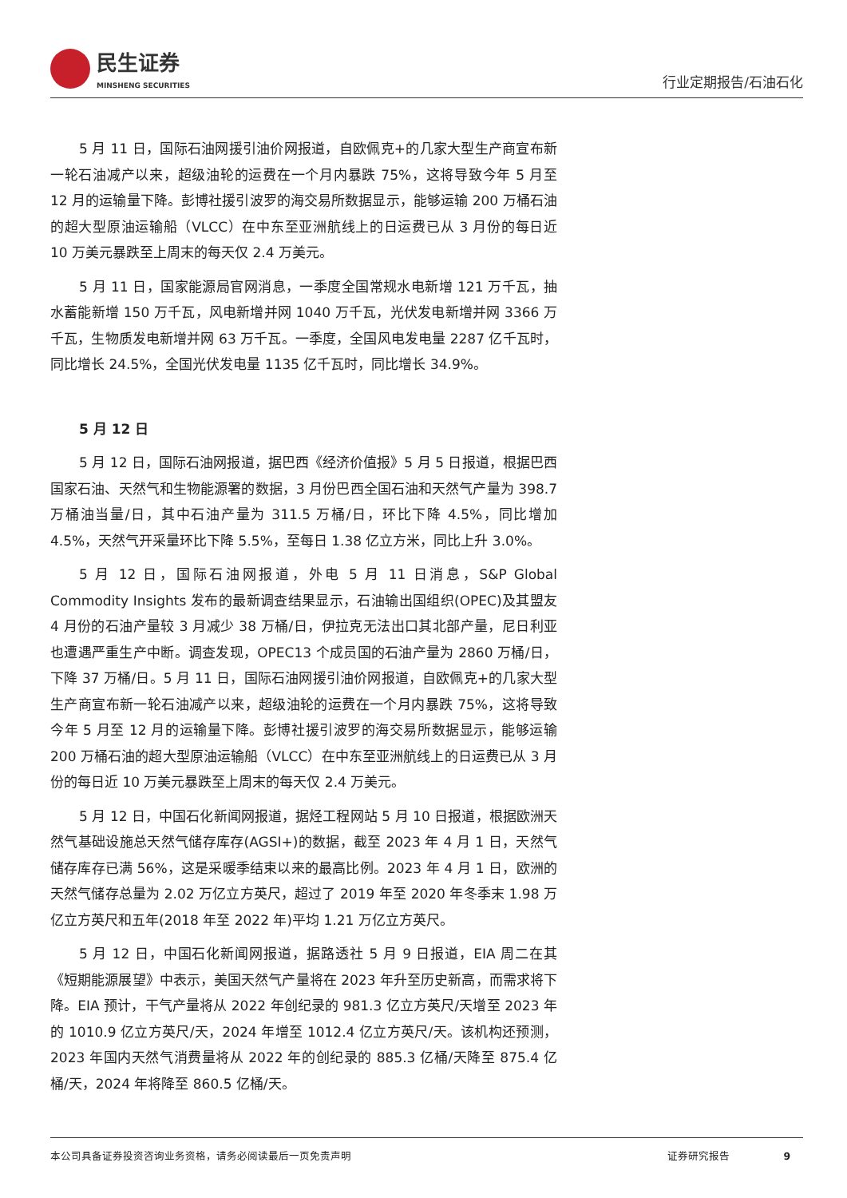民生证券
MINSHENG SECURITIES
行业定期报告/石油石化
5 月 11 日，国际石油网援引油价网报道，自欧佩克+的几家大型生产商宣布新一轮石油减产以来，超级油轮的运费在一个月内暴跌 75%，这将导致今年 5 月至 12 月的运输量下降。彭博社援引波罗的海交易所数据显示，能够运输 200 万桶石油的超大型原油运输船（VLCC）在中东至亚洲航线上的日运费已从 3 月份的每日近 10 万美元暴跌至上周末的每天仅 2.4 万美元。
5 月 11 日，国家能源局官网消息，一季度全国常规水电新增 121 万千瓦，抽水蓄能新增 150 万千瓦，风电新增并网 1040 万千瓦，光伏发电新增并网 3366 万千瓦，生物质发电新增并网 63 万千瓦。一季度，全国风电发电量 2287 亿千瓦时，同比增长 24.5%，全国光伏发电量 1135 亿千瓦时，同比增长 34.9%。
5 月 12 日
5 月 12 日，国际石油网报道，据巴西《经济价值报》5 月 5 日报道，根据巴西国家石油、天然气和生物能源署的数据，3 月份巴西全国石油和天然气产量为 398.7 万桶油当量/日，其中石油产量为 311.5 万桶/日，环比下降 4.5%，同比增加 4.5%，天然气开采量环比下降 5.5%，至每日 1.38 亿立方米，同比上升 3.0%。
5 月 12 日，国际石油网报道，外电 5 月 11 日消息，S&P Global Commodity Insights 发布的最新调查结果显示，石油输出国组织(OPEC)及其盟友 4 月份的石油产量较 3 月减少 38 万桶/日，伊拉克无法出口其北部产量，尼日利亚也遭遇严重生产中断。调查发现，OPEC13 个成员国的石油产量为 2860 万桶/日，下降 37 万桶/日。5 月 11 日，国际石油网援引油价网报道，自欧佩克+的几家大型生产商宣布新一轮石油减产以来，超级油轮的运费在一个月内暴跌 75%，这将导致今年 5 月至 12 月的运输量下降。彭博社援引波罗的海交易所数据显示，能够运输 200 万桶石油的超大型原油运输船（VLCC）在中东至亚洲航线上的日运费已从 3 月份的每日近 10 万美元暴跌至上周末的每天仅 2.4 万美元。
5 月 12 日，中国石化新闻网报道，据烃工程网站 5 月 10 日报道，根据欧洲天然气基础设施总天然气储存库存(AGSI+)的数据，截至 2023 年 4 月 1 日，天然气储存库存已满 56%，这是采暖季结束以来的最高比例。2023 年 4 月 1 日，欧洲的天然气储存总量为 2.02 万亿立方英尺，超过了 2019 年至 2020 年冬季末 1.98 万亿立方英尺和五年(2018 年至 2022 年)平均 1.21 万亿立方英尺。
5 月 12 日，中国石化新闻网报道，据路透社 5 月 9 日报道，EIA 周二在其《短期能源展望》中表示，美国天然气产量将在 2023 年升至历史新高，而需求将下降。EIA 预计，干气产量将从 2022 年创纪录的 981.3 亿立方英尺/天增至 2023 年的 1010.9 亿立方英尺/天，2024 年增至 1012.4 亿立方英尺/天。该机构还预测，2023 年国内天然气消费量将从 2022 年的创纪录的 885.3 亿桶/天降至 875.4 亿桶/天，2024 年将降至 860.5 亿桶/天。
本公司具备证券投资咨询业务资格，请务必阅读最后一页免责声明 证券研究报告 9